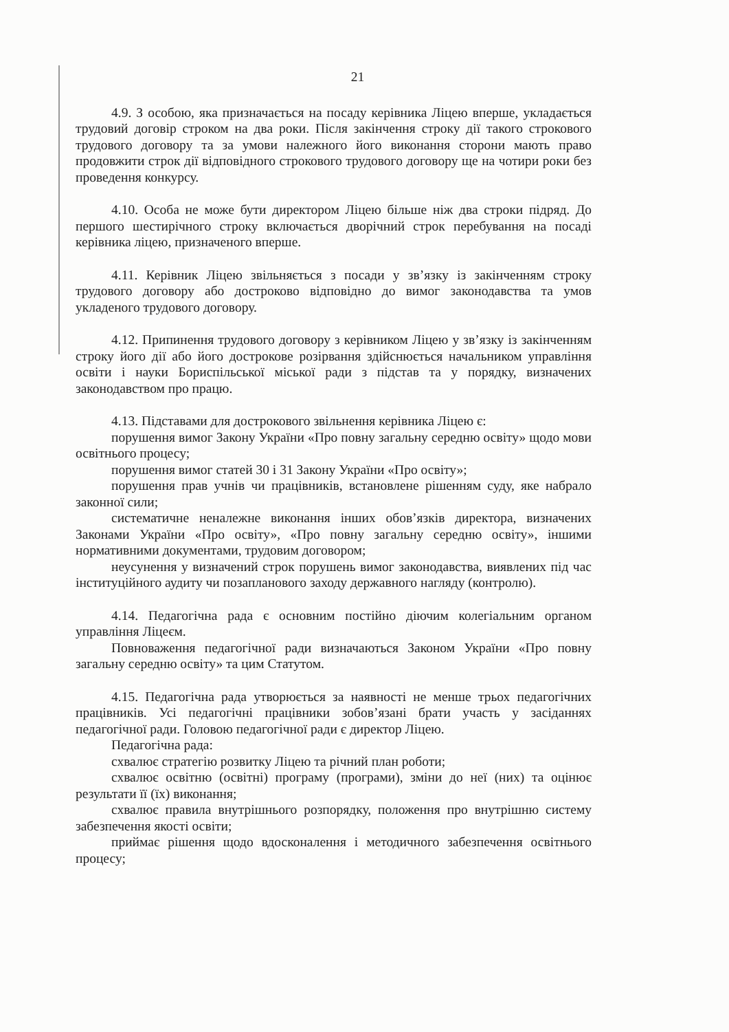21
4.9. З особою, яка призначається на посаду керівника Ліцею вперше, укладається трудовий договір строком на два роки. Після закінчення строку дії такого строкового трудового договору та за умови належного його виконання сторони мають право продовжити строк дії відповідного строкового трудового договору ще на чотири роки без проведення конкурсу.
4.10. Особа не може бути директором Ліцею більше ніж два строки підряд. До першого шестирічного строку включається дворічний строк перебування на посаді керівника ліцею, призначеного вперше.
4.11. Керівник Ліцею звільняється з посади у зв’язку із закінченням строку трудового договору або достроково відповідно до вимог законодавства та умов укладеного трудового договору.
4.12. Припинення трудового договору з керівником Ліцею у зв’язку із закінченням строку його дії або його дострокове розірвання здійснюється начальником управління освіти і науки Бориспільської міської ради з підстав та у порядку, визначених законодавством про працю.
4.13. Підставами для дострокового звільнення керівника Ліцею є:
порушення вимог Закону України «Про повну загальну середню освіту» щодо мови освітнього процесу;
порушення вимог статей 30 і 31 Закону України «Про освіту»;
порушення прав учнів чи працівників, встановлене рішенням суду, яке набрало законної сили;
систематичне неналежне виконання інших обов’язків директора, визначених Законами України «Про освіту», «Про повну загальну середню освіту», іншими нормативними документами, трудовим договором;
неусунення у визначений строк порушень вимог законодавства, виявлених під час інституційного аудиту чи позапланового заходу державного нагляду (контролю).
4.14. Педагогічна рада є основним постійно діючим колегіальним органом управління Ліцеєм.
Повноваження педагогічної ради визначаються Законом України «Про повну загальну середню освіту» та цим Статутом.
4.15. Педагогічна рада утворюється за наявності не менше трьох педагогічних працівників. Усі педагогічні працівники зобов’язані брати участь у засіданнях педагогічної ради. Головою педагогічної ради є директор Ліцею.
Педагогічна рада:
схвалює стратегію розвитку Ліцею та річний план роботи;
схвалює освітню (освітні) програму (програми), зміни до неї (них) та оцінює результати її (їх) виконання;
схвалює правила внутрішнього розпорядку, положення про внутрішню систему забезпечення якості освіти;
приймає рішення щодо вдосконалення і методичного забезпечення освітнього процесу;